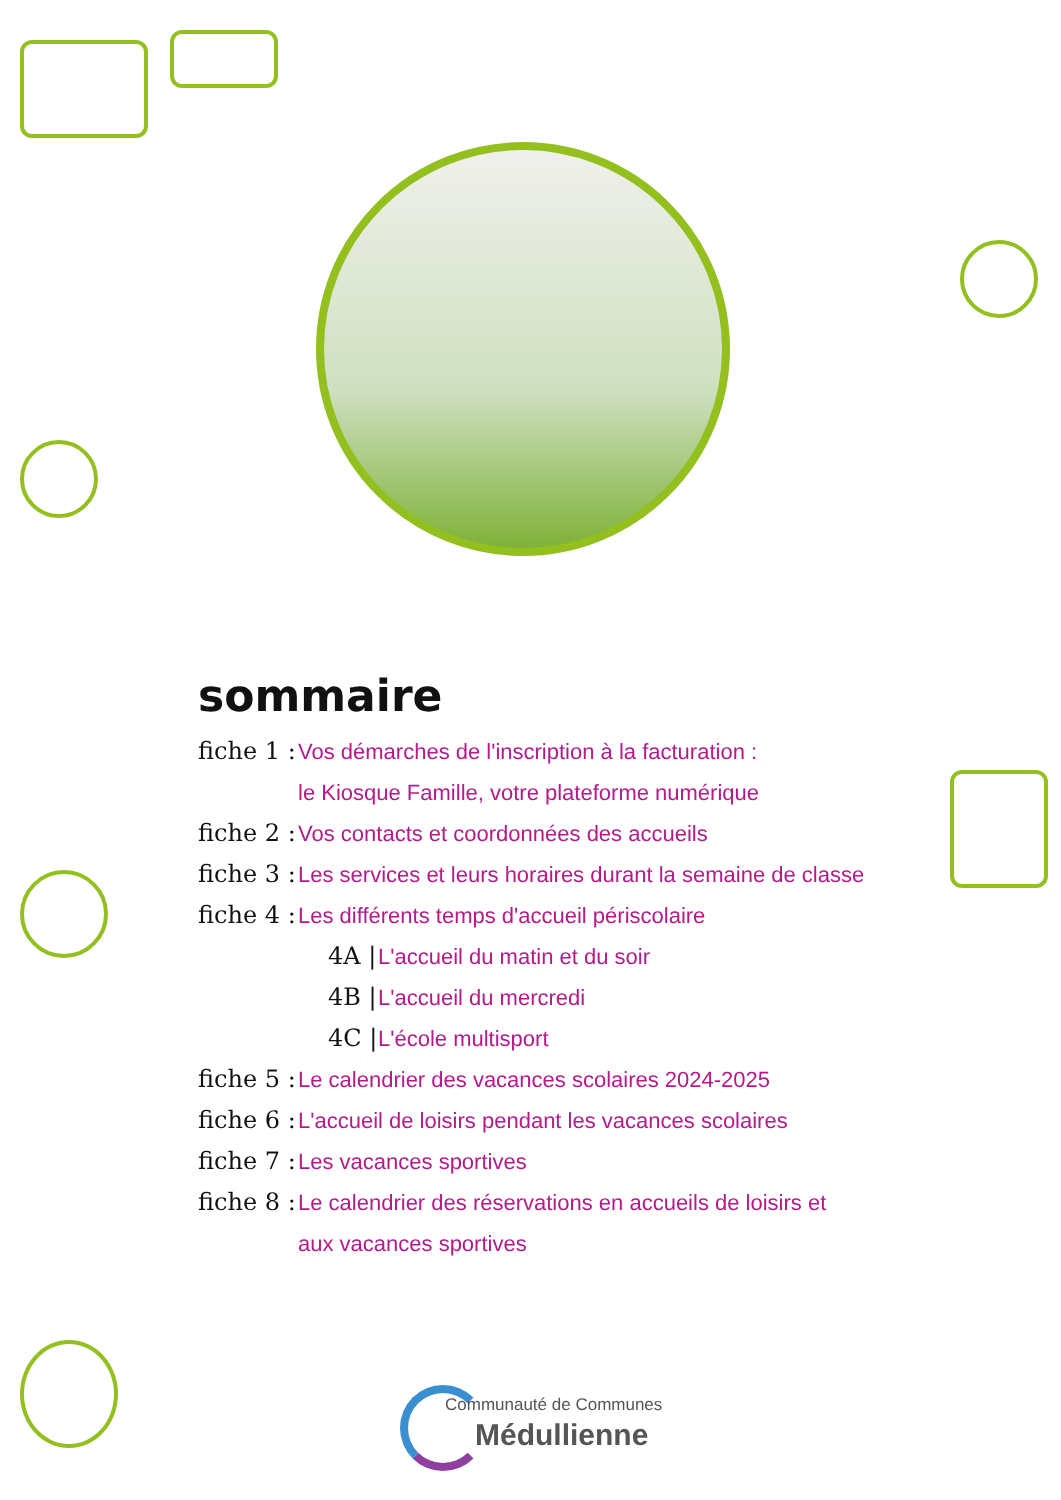sommaire
fiche 1 : Vos démarches de l'inscription à la facturation :
le Kiosque Famille, votre plateforme numérique
fiche 2 : Vos contacts et coordonnées des accueils
fiche 3 : Les services et leurs horaires durant la semaine de classe
fiche 4 : Les différents temps d'accueil périscolaire
4A | L'accueil du matin et du soir
4B | L'accueil du mercredi
4C | L'école multisport
fiche 5 : Le calendrier des vacances scolaires 2024-2025
fiche 6 : L'accueil de loisirs pendant les vacances scolaires
fiche 7 : Les vacances sportives
fiche 8 : Le calendrier des réservations en accueils de loisirs et
aux vacances sportives
Communauté de Communes
Médullienne